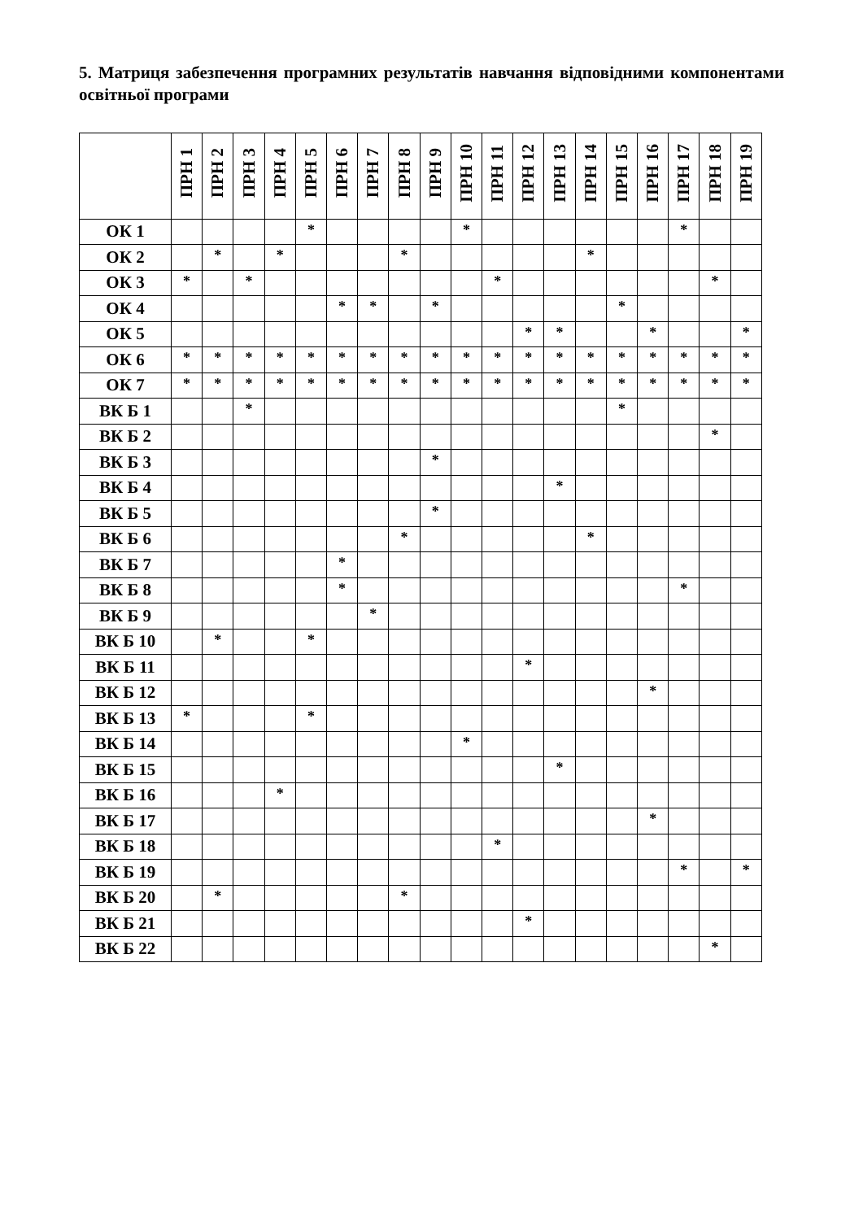5. Матриця забезпечення програмних результатів навчання відповідними компонентами освітньої програми
| | ПРН 1 | ПРН 2 | ПРН 3 | ПРН 4 | ПРН 5 | ПРН 6 | ПРН 7 | ПРН 8 | ПРН 9 | ПРН 10 | ПРН 11 | ПРН 12 | ПРН 13 | ПРН 14 | ПРН 15 | ПРН 16 | ПРН 17 | ПРН 18 | ПРН 19 |
| --- | --- | --- | --- | --- | --- | --- | --- | --- | --- | --- | --- | --- | --- | --- | --- | --- | --- | --- | --- |
| ОК 1 | | | | | * | | | | | * | | | | | | | * | | |
| ОК 2 | | * | | * | | | | * | | | | | | * | | | | | |
| ОК 3 | * | | * | | | | | | | | * | | | | | | | * | |
| ОК 4 | | | | | | * | * | | * | | | | | | * | | | | |
| ОК 5 | | | | | | | | | | | | * | * | | | * | | | * |
| ОК 6 | * | * | * | * | * | * | * | * | * | * | * | * | * | * | * | * | * | * | * |
| ОК 7 | * | * | * | * | * | * | * | * | * | * | * | * | * | * | * | * | * | * | * |
| ВК Б 1 | | | * | | | | | | | | | | | | * | | | | |
| ВК Б 2 | | | | | | | | | | | | | | | | | | * | |
| ВК Б 3 | | | | | | | | | * | | | | | | | | | | |
| ВК Б 4 | | | | | | | | | | | | | * | | | | | | |
| ВК Б 5 | | | | | | | | | * | | | | | | | | | | |
| ВК Б 6 | | | | | | | | * | | | | | | * | | | | | |
| ВК Б 7 | | | | | | * | | | | | | | | | | | | | |
| ВК Б 8 | | | | | | * | | | | | | | | | | | * | | |
| ВК Б 9 | | | | | | | * | | | | | | | | | | | | |
| ВК Б 10 | | * | | | * | | | | | | | | | | | | | | |
| ВК Б 11 | | | | | | | | | | | | * | | | | | | | |
| ВК Б 12 | | | | | | | | | | | | | | | | * | | | |
| ВК Б 13 | * | | | | * | | | | | | | | | | | | | | |
| ВК Б 14 | | | | | | | | | | * | | | | | | | | | |
| ВК Б 15 | | | | | | | | | | | | | * | | | | | | |
| ВК Б 16 | | | | * | | | | | | | | | | | | | | | |
| ВК Б 17 | | | | | | | | | | | | | | | | * | | | |
| ВК Б 18 | | | | | | | | | | | * | | | | | | | | |
| ВК Б 19 | | | | | | | | | | | | | | | | | * | | * |
| ВК Б 20 | | * | | | | | | * | | | | | | | | | | | |
| ВК Б 21 | | | | | | | | | | | | * | | | | | | | |
| ВК Б 22 | | | | | | | | | | | | | | | | | | * | |